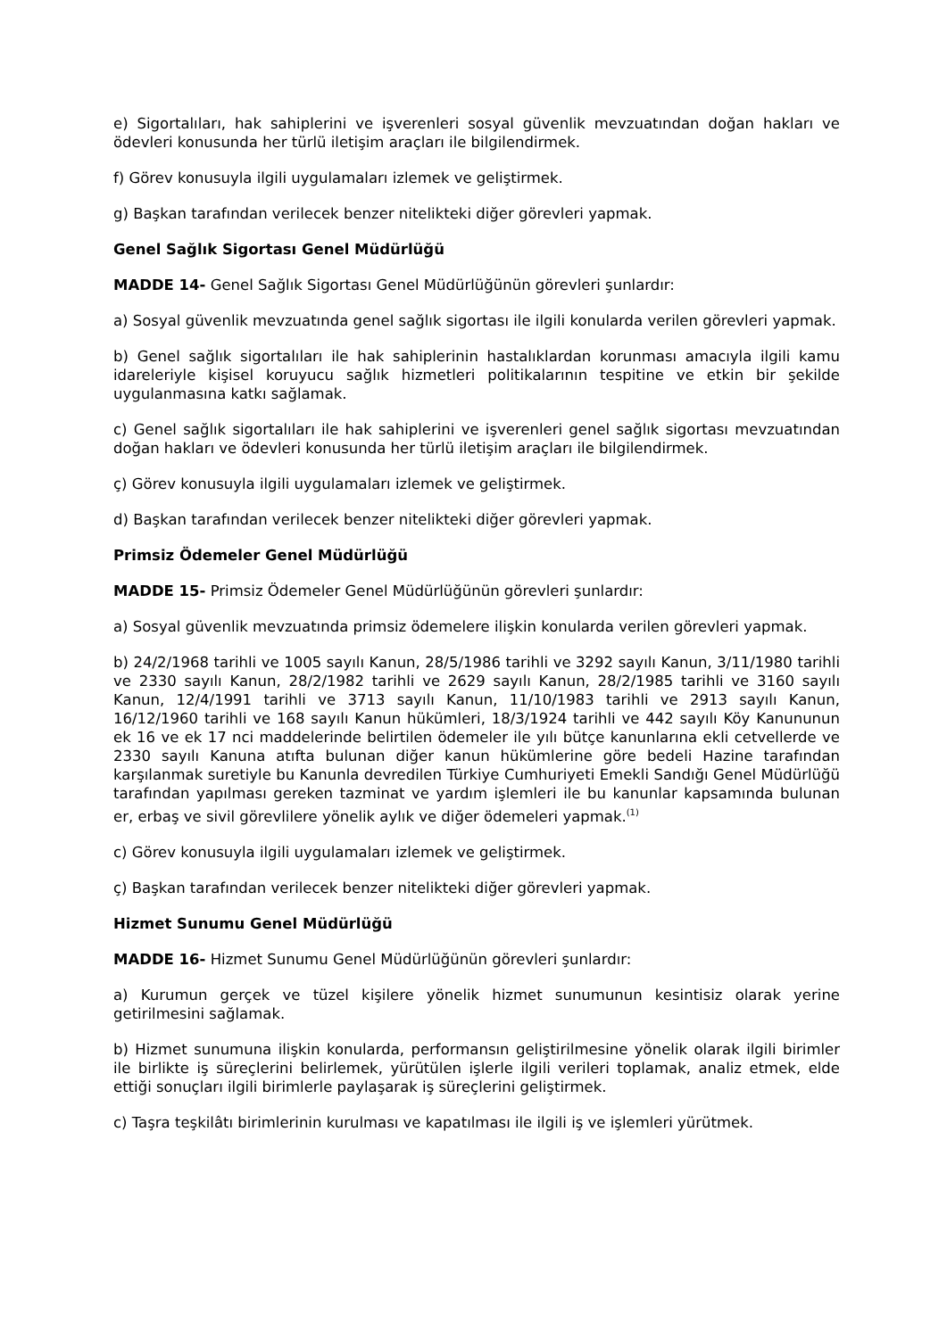e) Sigortalıları, hak sahiplerini ve işverenleri sosyal güvenlik mevzuatından doğan hakları ve ödevleri konusunda her türlü iletişim araçları ile bilgilendirmek.
f) Görev konusuyla ilgili uygulamaları izlemek ve geliştirmek.
g) Başkan tarafından verilecek benzer nitelikteki diğer görevleri yapmak.
Genel Sağlık Sigortası Genel Müdürlüğü
MADDE 14- Genel Sağlık Sigortası Genel Müdürlüğünün görevleri şunlardır:
a) Sosyal güvenlik mevzuatında genel sağlık sigortası ile ilgili konularda verilen görevleri yapmak.
b) Genel sağlık sigortalıları ile hak sahiplerinin hastalıklardan korunması amacıyla ilgili kamu idareleriyle kişisel koruyucu sağlık hizmetleri politikalarının tespitine ve etkin bir şekilde uygulanmasına katkı sağlamak.
c) Genel sağlık sigortalıları ile hak sahiplerini ve işverenleri genel sağlık sigortası mevzuatından doğan hakları ve ödevleri konusunda her türlü iletişim araçları ile bilgilendirmek.
ç) Görev konusuyla ilgili uygulamaları izlemek ve geliştirmek.
d) Başkan tarafından verilecek benzer nitelikteki diğer görevleri yapmak.
Primsiz Ödemeler Genel Müdürlüğü
MADDE 15- Primsiz Ödemeler Genel Müdürlüğünün görevleri şunlardır:
a) Sosyal güvenlik mevzuatında primsiz ödemelere ilişkin konularda verilen görevleri yapmak.
b) 24/2/1968 tarihli ve 1005 sayılı Kanun, 28/5/1986 tarihli ve 3292 sayılı Kanun, 3/11/1980 tarihli ve 2330 sayılı Kanun, 28/2/1982 tarihli ve 2629 sayılı Kanun, 28/2/1985 tarihli ve 3160 sayılı Kanun, 12/4/1991 tarihli ve 3713 sayılı Kanun, 11/10/1983 tarihli ve 2913 sayılı Kanun, 16/12/1960 tarihli ve 168 sayılı Kanun hükümleri, 18/3/1924 tarihli ve 442 sayılı Köy Kanununun ek 16 ve ek 17 nci maddelerinde belirtilen ödemeler ile yılı bütçe kanunlarına ekli cetvellerde ve 2330 sayılı Kanuna atıfta bulunan diğer kanun hükümlerine göre bedeli Hazine tarafından karşılanmak suretiyle bu Kanunla devredilen Türkiye Cumhuriyeti Emekli Sandığı Genel Müdürlüğü tarafından yapılması gereken tazminat ve yardım işlemleri ile bu kanunlar kapsamında bulunan er, erbaş ve sivil görevlilere yönelik aylık ve diğer ödemeleri yapmak.<sup>(1)</sup>
c) Görev konusuyla ilgili uygulamaları izlemek ve geliştirmek.
ç) Başkan tarafından verilecek benzer nitelikteki diğer görevleri yapmak.
Hizmet Sunumu Genel Müdürlüğü
MADDE 16- Hizmet Sunumu Genel Müdürlüğünün görevleri şunlardır:
a) Kurumun gerçek ve tüzel kişilere yönelik hizmet sunumunun kesintisiz olarak yerine getirilmesini sağlamak.
b) Hizmet sunumuna ilişkin konularda, performansın geliştirilmesine yönelik olarak ilgili birimler ile birlikte iş süreçlerini belirlemek, yürütülen işlerle ilgili verileri toplamak, analiz etmek, elde ettiği sonuçları ilgili birimlerle paylaşarak iş süreçlerini geliştirmek.
c) Taşra teşkilâtı birimlerinin kurulması ve kapatılması ile ilgili iş ve işlemleri yürütmek.